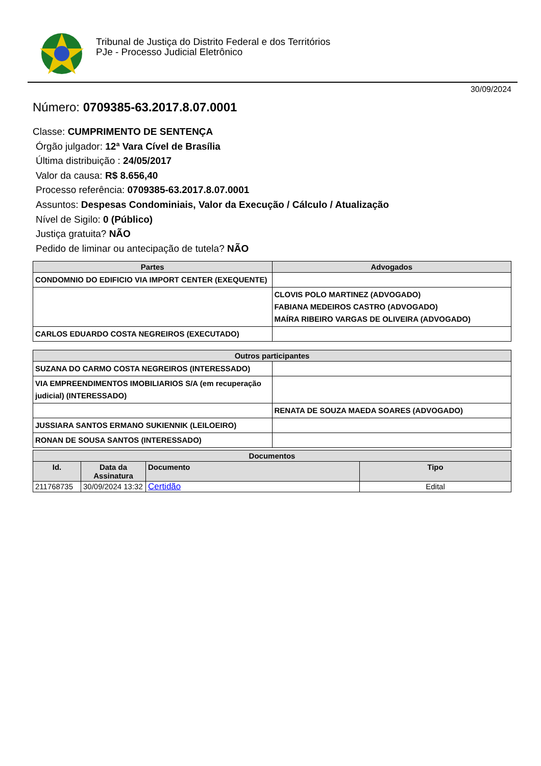Tribunal de Justiça do Distrito Federal e dos Territórios
PJe - Processo Judicial Eletrônico
30/09/2024
Número: 0709385-63.2017.8.07.0001
Classe: CUMPRIMENTO DE SENTENÇA
Órgão julgador: 12ª Vara Cível de Brasília
Última distribuição : 24/05/2017
Valor da causa: R$ 8.656,40
Processo referência: 0709385-63.2017.8.07.0001
Assuntos: Despesas Condominiais, Valor da Execução / Cálculo / Atualização
Nível de Sigilo: 0 (Público)
Justiça gratuita? NÃO
Pedido de liminar ou antecipação de tutela? NÃO
| Partes | Advogados |
| --- | --- |
| CONDOMNIO DO EDIFICIO VIA IMPORT CENTER (EXEQUENTE) | |
| | CLOVIS POLO MARTINEZ (ADVOGADO) FABIANA MEDEIROS CASTRO (ADVOGADO) MAÍRA RIBEIRO VARGAS DE OLIVEIRA (ADVOGADO) |
| CARLOS EDUARDO COSTA NEGREIROS (EXECUTADO) | |
| Outros participantes | |
| --- | --- |
| SUZANA DO CARMO COSTA NEGREIROS (INTERESSADO) | |
| VIA EMPREENDIMENTOS IMOBILIARIOS S/A (em recuperação judicial) (INTERESSADO) | |
| | RENATA DE SOUZA MAEDA SOARES (ADVOGADO) |
| JUSSIARA SANTOS ERMANO SUKIENNIK (LEILOEIRO) | |
| RONAN DE SOUSA SANTOS (INTERESSADO) | |
| Documentos | | | |
| --- | --- | --- | --- |
| Id. | Data da Assinatura | Documento | Tipo |
| 211768735 | 30/09/2024 13:32 | Certidão | Edital |